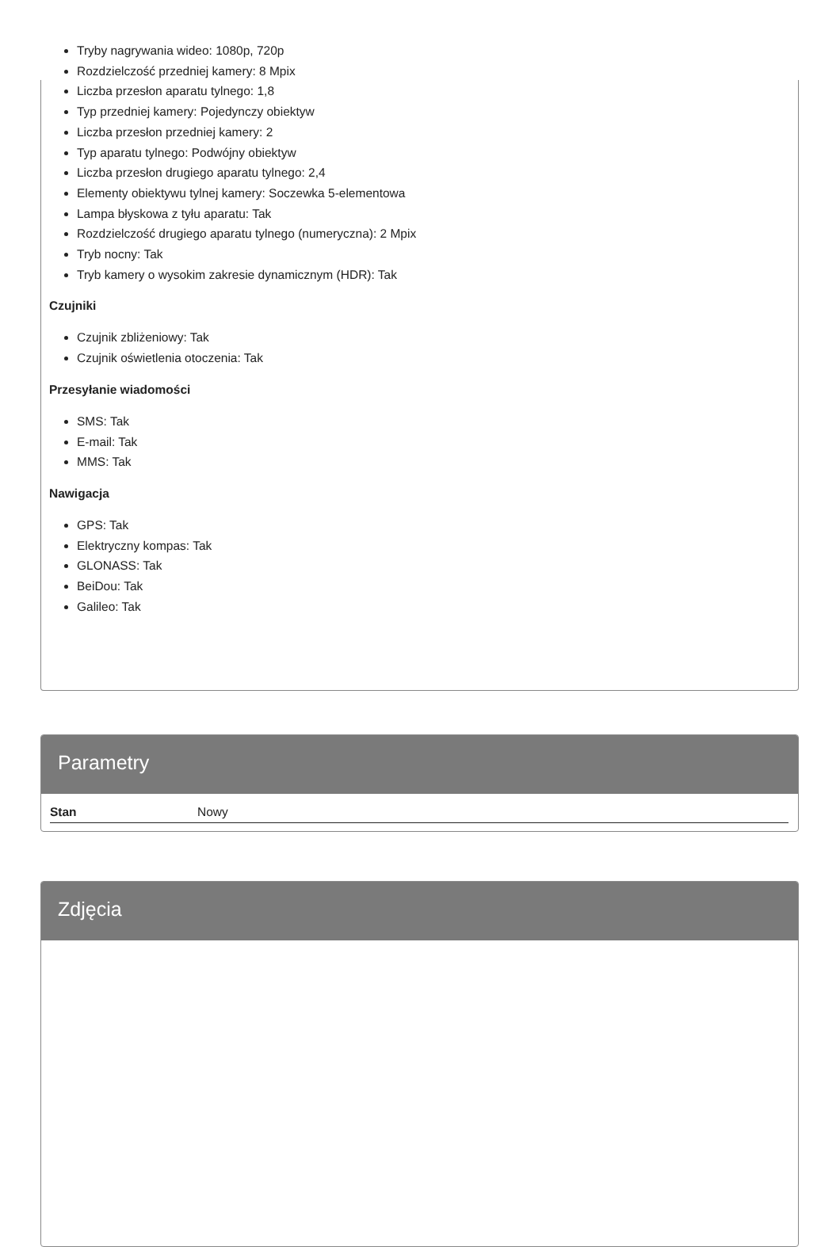Tryby nagrywania wideo: 1080p, 720p
Rozdzielczość przedniej kamery: 8 Mpix
Liczba przesłon aparatu tylnego: 1,8
Typ przedniej kamery: Pojedynczy obiektyw
Liczba przesłon przedniej kamery: 2
Typ aparatu tylnego: Podwójny obiektyw
Liczba przesłon drugiego aparatu tylnego: 2,4
Elementy obiektywu tylnej kamery: Soczewka 5-elementowa
Lampa błyskowa z tyłu aparatu: Tak
Rozdzielczość drugiego aparatu tylnego (numeryczna): 2 Mpix
Tryb nocny: Tak
Tryb kamery o wysokim zakresie dynamicznym (HDR): Tak
Czujniki
Czujnik zbliżeniowy: Tak
Czujnik oświetlenia otoczenia: Tak
Przesyłanie wiadomości
SMS: Tak
E-mail: Tak
MMS: Tak
Nawigacja
GPS: Tak
Elektryczny kompas: Tak
GLONASS: Tak
BeiDou: Tak
Galileo: Tak
Parametry
| Stan | Nowy |
Zdjęcia